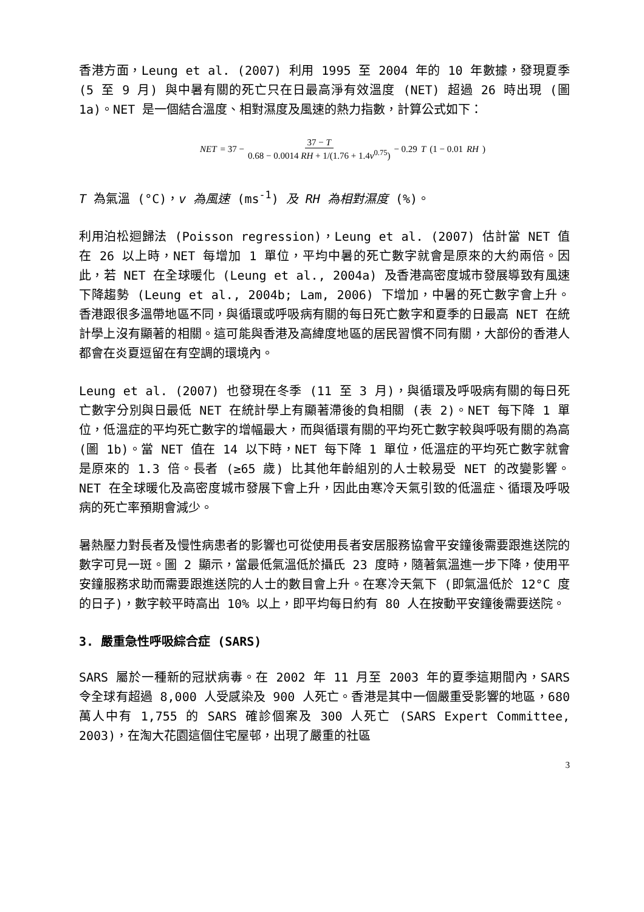香港方面，Leung et al. (2007) 利用 1995 至 2004 年的 10 年數據，發現夏季 (5 至 9 月) 與中暑有關的死亡只在日最高淨有效溫度 (NET) 超過 26 時出現 (圖 1a)。NET 是一個結合溫度、相對濕度及風速的熱力指數，計算公式如下：
NET = 37 − 37 − T 0.68 − 0.0014 RH + 1/(1.76 + 1.4v<sup>0.75</sup>) − 0.29 T (1 − 0.01 RH)
T 為氣溫 (°C)，v 為風速 (ms<sup>-1</sup>) 及 RH 為相對濕度 (%)。
利用泊松迴歸法 (Poisson regression)，Leung et al. (2007) 估計當 NET 值在 26 以上時，NET 每增加 1 單位，平均中暑的死亡數字就會是原來的大約兩倍。因此，若 NET 在全球暖化 (Leung et al., 2004a) 及香港高密度城市發展導致有風速下降趨勢 (Leung et al., 2004b; Lam, 2006) 下增加，中暑的死亡數字會上升。香港跟很多溫帶地區不同，與循環或呼吸病有關的每日死亡數字和夏季的日最高 NET 在統計學上沒有顯著的相關。這可能與香港及高緯度地區的居民習慣不同有關，大部份的香港人都會在炎夏逗留在有空調的環境內。
Leung et al. (2007) 也發現在冬季 (11 至 3 月)，與循環及呼吸病有關的每日死亡數字分別與日最低 NET 在統計學上有顯著滯後的負相關 (表 2)。NET 每下降 1 單位，低溫症的平均死亡數字的增幅最大，而與循環有關的平均死亡數字較與呼吸有關的為高 (圖 1b)。當 NET 值在 14 以下時，NET 每下降 1 單位，低溫症的平均死亡數字就會是原來的 1.3 倍。長者 (≥65 歲) 比其他年齡組別的人士較易受 NET 的改變影響。NET 在全球暖化及高密度城市發展下會上升，因此由寒冷天氣引致的低溫症、循環及呼吸病的死亡率預期會減少。
暑熱壓力對長者及慢性病患者的影響也可從使用長者安居服務協會平安鐘後需要跟進送院的數字可見一斑。圖 2 顯示，當最低氣溫低於攝氏 23 度時，隨著氣溫進一步下降，使用平安鐘服務求助而需要跟進送院的人士的數目會上升。在寒冷天氣下 (即氣溫低於 12°C 度的日子)，數字較平時高出 10% 以上，即平均每日約有 80 人在按動平安鐘後需要送院。
3. 嚴重急性呼吸綜合症 (SARS)
SARS 屬於一種新的冠狀病毒。在 2002 年 11 月至 2003 年的夏季這期間內，SARS 令全球有超過 8,000 人受感染及 900 人死亡。香港是其中一個嚴重受影響的地區，680 萬人中有 1,755 的 SARS 確診個案及 300 人死亡 (SARS Expert Committee, 2003)，在淘大花園這個住宅屋邨，出現了嚴重的社區
3